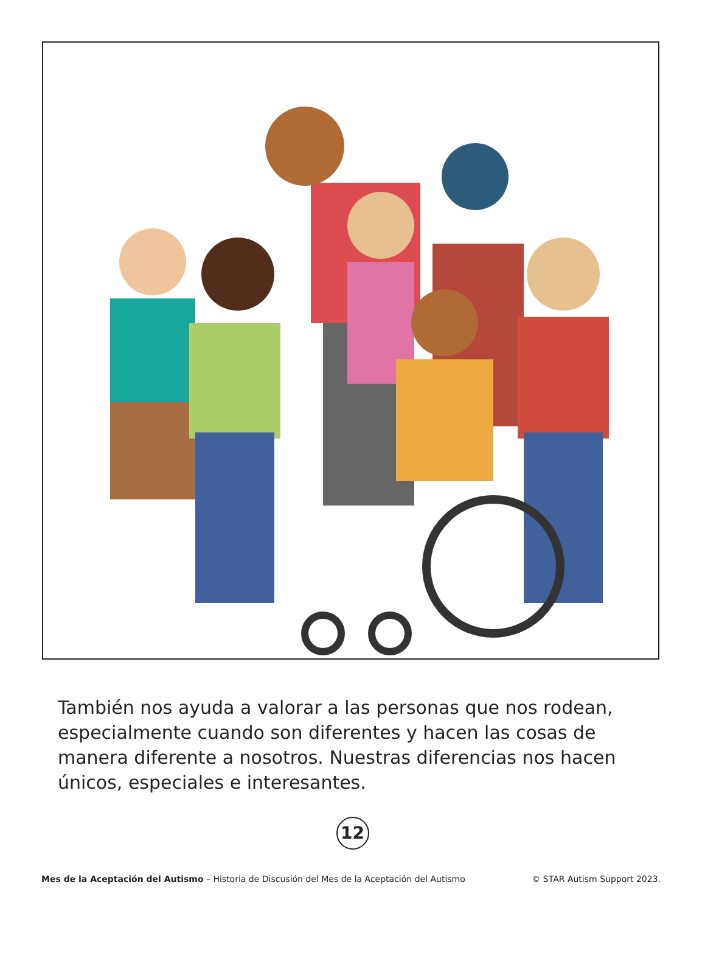También nos ayuda a valorar a las personas que nos rodean, especialmente cuando son diferentes y hacen las cosas de manera diferente a nosotros. Nuestras diferencias nos hacen únicos, especiales e interesantes.
12
Mes de la Aceptación del Autismo – Historia de Discusión del Mes de la Aceptación del Autismo © STAR Autism Support 2023.